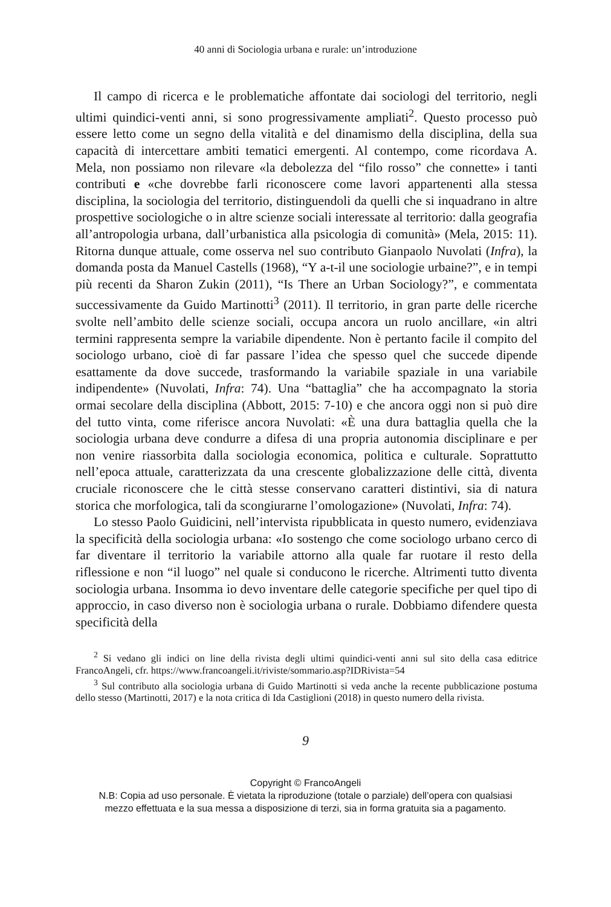40 anni di Sociologia urbana e rurale: un’introduzione
Il campo di ricerca e le problematiche affontate dai sociologi del territorio, negli ultimi quindici-venti anni, si sono progressivamente ampliati<sup>2</sup>. Questo processo può essere letto come un segno della vitalità e del dinamismo della disciplina, della sua capacità di intercettare ambiti tematici emergenti. Al contempo, come ricordava A. Mela, non possiamo non rilevare «la debolezza del “filo rosso” che connette» i tanti contributi e «che dovrebbe farli riconoscere come lavori appartenenti alla stessa disciplina, la sociologia del territorio, distinguendoli da quelli che si inquadrano in altre prospettive sociologiche o in altre scienze sociali interessate al territorio: dalla geografia all’antropologia urbana, dall’urbanistica alla psicologia di comunità» (Mela, 2015: 11). Ritorna dunque attuale, come osserva nel suo contributo Gianpaolo Nuvolati (Infra), la domanda posta da Manuel Castells (1968), “Y a-t-il une sociologie urbaine?”, e in tempi più recenti da Sharon Zukin (2011), “Is There an Urban Sociology?”, e commentata successivamente da Guido Martinotti<sup>3</sup> (2011). Il territorio, in gran parte delle ricerche svolte nell’ambito delle scienze sociali, occupa ancora un ruolo ancillare, «in altri termini rappresenta sempre la variabile dipendente. Non è pertanto facile il compito del sociologo urbano, cioè di far passare l’idea che spesso quel che succede dipende esattamente da dove succede, trasformando la variabile spaziale in una variabile indipendente» (Nuvolati, Infra: 74). Una “battaglia” che ha accompagnato la storia ormai secolare della disciplina (Abbott, 2015: 7-10) e che ancora oggi non si può dire del tutto vinta, come riferisce ancora Nuvolati: «È una dura battaglia quella che la sociologia urbana deve condurre a difesa di una propria autonomia disciplinare e per non venire riassorbita dalla sociologia economica, politica e culturale. Soprattutto nell’epoca attuale, caratterizzata da una crescente globalizzazione delle città, diventa cruciale riconoscere che le città stesse conservano caratteri distintivi, sia di natura storica che morfologica, tali da scongiurarne l’omologazione» (Nuvolati, Infra: 74).
Lo stesso Paolo Guidicini, nell’intervista ripubblicata in questo numero, evidenziava la specificità della sociologia urbana: «Io sostengo che come sociologo urbano cerco di far diventare il territorio la variabile attorno alla quale far ruotare il resto della riflessione e non “il luogo” nel quale si conducono le ricerche. Altrimenti tutto diventa sociologia urbana. Insomma io devo inventare delle categorie specifiche per quel tipo di approccio, in caso diverso non è sociologia urbana o rurale. Dobbiamo difendere questa specificità della
<sup>2</sup> Si vedano gli indici on line della rivista degli ultimi quindici-venti anni sul sito della casa editrice FrancoAngeli, cfr. https://www.francoangeli.it/riviste/sommario.asp?IDRivista=54
<sup>3</sup> Sul contributo alla sociologia urbana di Guido Martinotti si veda anche la recente pubblicazione postuma dello stesso (Martinotti, 2017) e la nota critica di Ida Castiglioni (2018) in questo numero della rivista.
9
Copyright © FrancoAngeli
N.B: Copia ad uso personale. È vietata la riproduzione (totale o parziale) dell’opera con qualsiasi
mezzo effettuata e la sua messa a disposizione di terzi, sia in forma gratuita sia a pagamento.